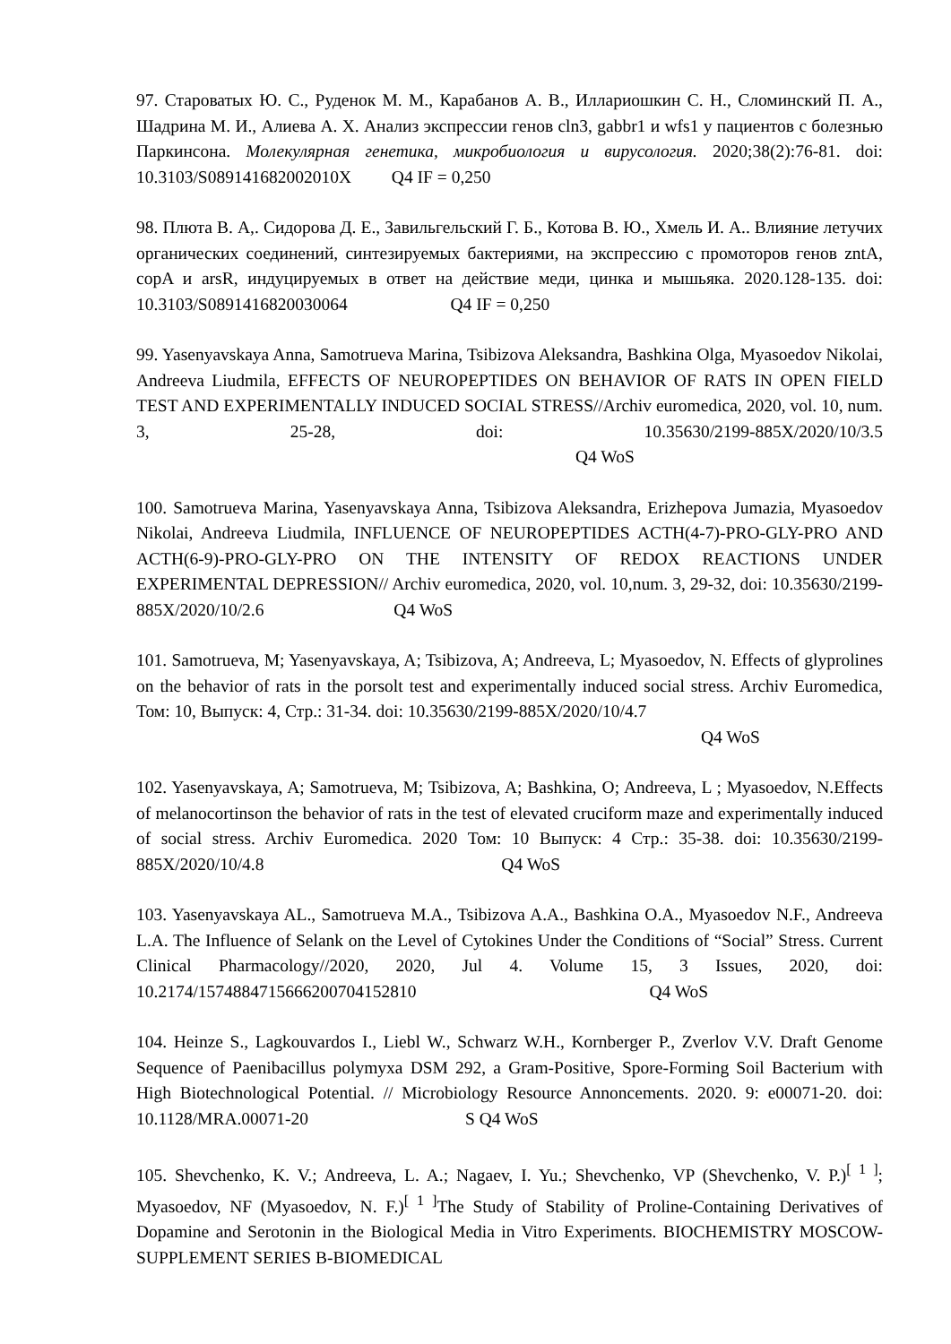97. Староватых Ю. С., Руденок М. М., Карабанов А. В., Иллариошкин С. Н., Сломинский П. А., Шадрина М. И., Алиева А. Х. Анализ экспрессии генов cln3, gabbr1 и wfs1 у пациентов с болезнью Паркинсона. Молекулярная генетика, микробиология и вирусология. 2020;38(2):76-81. doi: 10.3103/S089141682002010X Q4 IF = 0,250
98. Плюта В. А,. Сидорова Д. Е., Завильгельский Г. Б., Котова В. Ю., Хмель И. А.. Влияние летучих органических соединений, синтезируемых бактериями, на экспрессию с промоторов генов zntA, copA и arsR, индуцируемых в ответ на действие меди, цинка и мышьяка. 2020.128-135. doi: 10.3103/S0891416820030064 Q4 IF = 0,250
99. Yasenyavskaya Anna, Samotrueva Marina, Tsibizova Aleksandra, Bashkina Olga, Myasoedov Nikolai, Andreeva Liudmila, EFFECTS OF NEUROPEPTIDES ON BEHAVIOR OF RATS IN OPEN FIELD TEST AND EXPERIMENTALLY INDUCED SOCIAL STRESS//Archiv euromedica, 2020, vol. 10, num. 3, 25-28, doi: 10.35630/2199-885X/2020/10/3.5 Q4 WoS
100. Samotrueva Marina, Yasenyavskaya Anna, Tsibizova Aleksandra, Erizhepova Jumazia, Myasoedov Nikolai, Andreeva Liudmila, INFLUENCE OF NEUROPEPTIDES ACTH(4-7)-PRO-GLY-PRO AND ACTH(6-9)-PRO-GLY-PRO ON THE INTENSITY OF REDOX REACTIONS UNDER EXPERIMENTAL DEPRESSION// Archiv euromedica, 2020, vol. 10,num. 3, 29-32, doi: 10.35630/2199-885X/2020/10/2.6 Q4 WoS
101. Samotrueva, M; Yasenyavskaya, A; Tsibizova, A; Andreeva, L; Myasoedov, N. Effects of glyprolines on the behavior of rats in the porsolt test and experimentally induced social stress. Archiv Euromedica, Том: 10, Выпуск: 4, Стр.: 31-34. doi: 10.35630/2199-885X/2020/10/4.7
Q4 WoS
102. Yasenyavskaya, A; Samotrueva, M; Tsibizova, A; Bashkina, O; Andreeva, L ; Myasoedov, N.Effects of melanocortinson the behavior of rats in the test of elevated cruciform maze and experimentally induced of social stress. Archiv Euromedica. 2020 Том: 10 Выпуск: 4 Стр.: 35-38. doi: 10.35630/2199-885X/2020/10/4.8 Q4 WoS
103. Yasenyavskaya AL., Samotrueva M.A., Tsibizova A.A., Bashkina O.A., Myasoedov N.F., Andreeva L.A. The Influence of Selank on the Level of Cytokines Under the Conditions of “Social” Stress. Current Clinical Pharmacology//2020, 2020, Jul 4. Volume 15, 3 Issues, 2020, doi: 10.2174/1574884715666200704152810 Q4 WoS
104. Heinze S., Lagkouvardos I., Liebl W., Schwarz W.H., Kornberger P., Zverlov V.V. Draft Genome Sequence of Paenibacillus polymyxa DSM 292, a Gram-Positive, Spore-Forming Soil Bacterium with High Biotechnological Potential. // Microbiology Resource Annoncements. 2020. 9: e00071-20. doi: 10.1128/MRA.00071-20 S Q4 WoS
105. Shevchenko, K. V.; Andreeva, L. A.; Nagaev, I. Yu.; Shevchenko, VP (Shevchenko, V. P.)<sup>[ 1 ]</sup>; Myasoedov, NF (Myasoedov, N. F.)<sup>[ 1 ]</sup>The Study of Stability of Proline-Containing Derivatives of Dopamine and Serotonin in the Biological Media in Vitro Experiments. BIOCHEMISTRY MOSCOW-SUPPLEMENT SERIES B-BIOMEDICAL